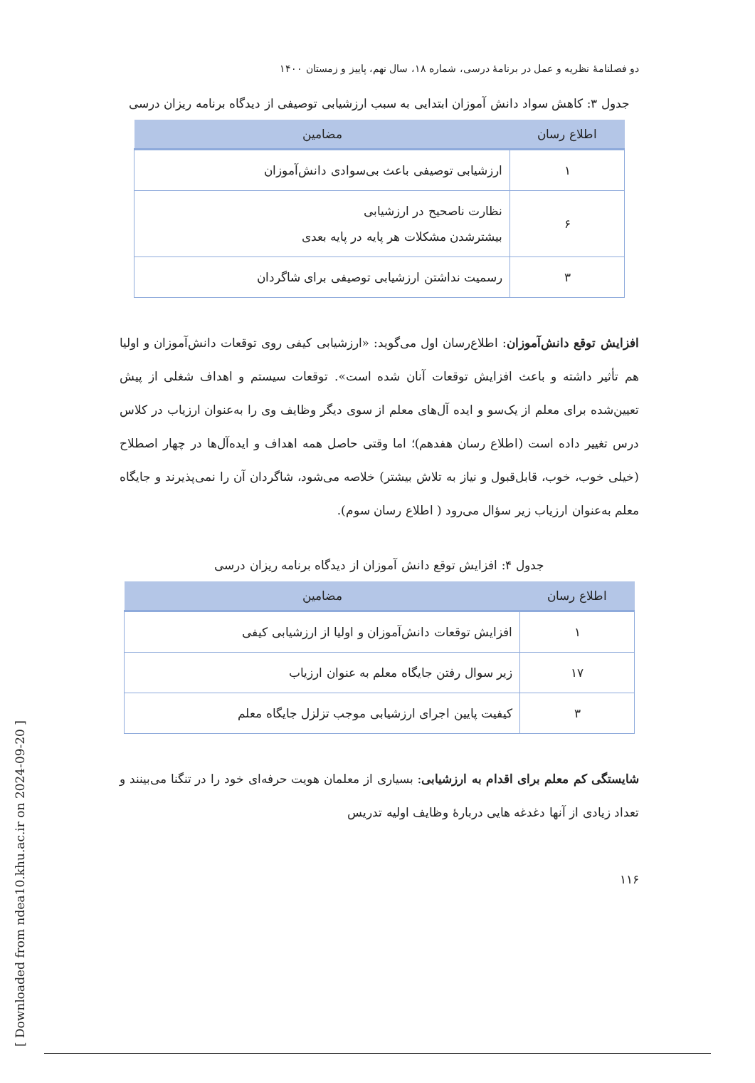دو فصلنامهٔ نظریه و عمل در برنامهٔ درسی، شماره ۱۸، سال نهم، پاییز و زمستان ۱۴۰۰
جدول ۳: کاهش سواد دانش آموزان ابتدایی به سبب ارزشیابی توصیفی از دیدگاه برنامه ریزان درسی
| اطلاع رسان | مضامین |
| --- | --- |
| ۱ | ارزشیابی توصیفی باعث بی‌سوادی دانش‌آموزان |
| ۶ | نظارت ناصحیح در ارزشیابی بیشترشدن مشکلات هر پایه در پایه بعدی |
| ۳ | رسمیت نداشتن ارزشیابی توصیفی برای شاگردان |
افزایش توقع دانش‌آموزان: اطلاع‌رسان اول می‌گوید: «ارزشیابی کیفی روی توقعات دانش‌آموزان و اولیا هم تأثیر داشته و باعث افزایش توقعات آنان شده است». توقعات سیستم و اهداف شغلی از پیش تعیین‌شده برای معلم از یک‌سو و ایده آل‌های معلم از سوی دیگر وظایف وی را به‌عنوان ارزیاب در کلاس درس تغییر داده است (اطلاع رسان هفدهم)؛ اما وقتی حاصل همه اهداف و ایده‌آل‌ها در چهار اصطلاح (خیلی خوب، خوب، قابل‌قبول و نیاز به تلاش بیشتر) خلاصه می‌شود، شاگردان آن را نمی‌پذیرند و جایگاه معلم به‌عنوان ارزیاب زیر سؤال می‌رود ( اطلاع رسان سوم).
جدول ۴: افزایش توقع دانش آموزان از دیدگاه برنامه ریزان درسی
| اطلاع رسان | مضامین |
| --- | --- |
| ۱ | افزایش توقعات دانش‌آموزان و اولیا از ارزشیابی کیفی |
| ۱۷ | زیر سوال رفتن جایگاه معلم به عنوان ارزیاب |
| ۳ | کیفیت پایین اجرای ارزشیابی موجب تزلزل جایگاه معلم |
شایستگی کم معلم برای اقدام به ارزشیابی: بسیاری از معلمان هویت حرفه‌ای خود را در تنگنا می‌بینند و تعداد زیادی از آنها دغدغه هایی دربارهٔ وظایف اولیه تدریس
۱۱۶
[ Downloaded from ndea10.khu.ac.ir on 2024-09-20 ]